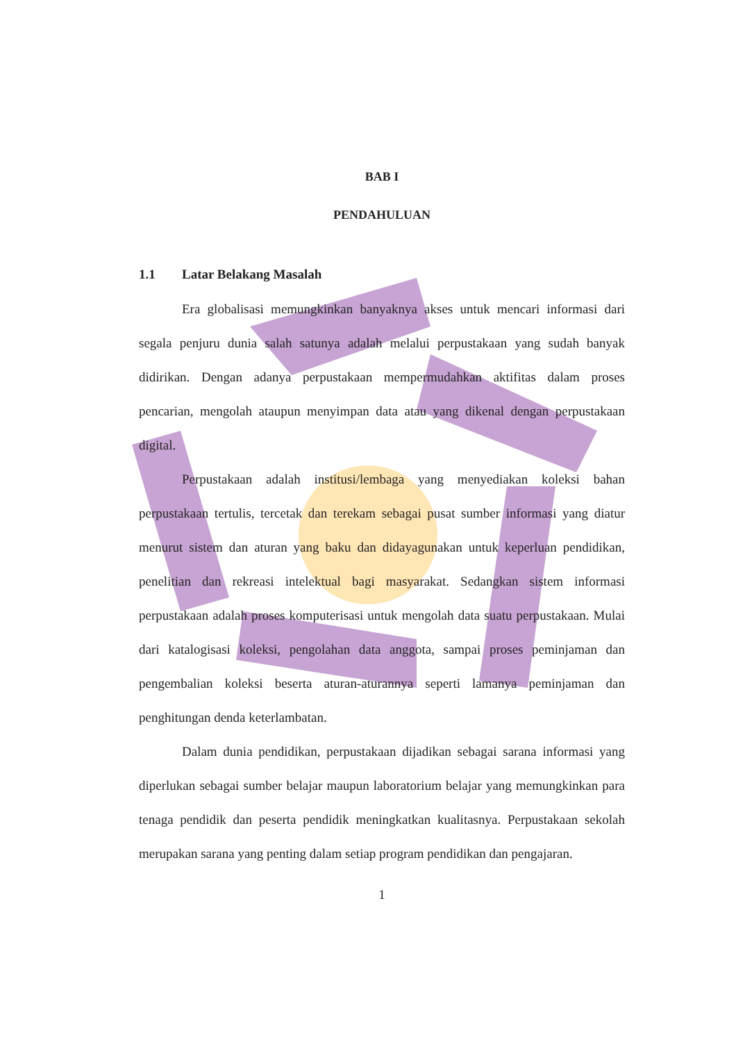BAB I
PENDAHULUAN
1.1 Latar Belakang Masalah
Era globalisasi memungkinkan banyaknya akses untuk mencari informasi dari segala penjuru dunia salah satunya adalah melalui perpustakaan yang sudah banyak didirikan. Dengan adanya perpustakaan mempermudahkan aktifitas dalam proses pencarian, mengolah ataupun menyimpan data atau yang dikenal dengan perpustakaan digital.
Perpustakaan adalah institusi/lembaga yang menyediakan koleksi bahan perpustakaan tertulis, tercetak dan terekam sebagai pusat sumber informasi yang diatur menurut sistem dan aturan yang baku dan didayagunakan untuk keperluan pendidikan, penelitian dan rekreasi intelektual bagi masyarakat. Sedangkan sistem informasi perpustakaan adalah proses komputerisasi untuk mengolah data suatu perpustakaan. Mulai dari katalogisasi koleksi, pengolahan data anggota, sampai proses peminjaman dan pengembalian koleksi beserta aturan-aturannya seperti lamanya peminjaman dan penghitungan denda keterlambatan.
Dalam dunia pendidikan, perpustakaan dijadikan sebagai sarana informasi yang diperlukan sebagai sumber belajar maupun laboratorium belajar yang memungkinkan para tenaga pendidik dan peserta pendidik meningkatkan kualitasnya. Perpustakaan sekolah merupakan sarana yang penting dalam setiap program pendidikan dan pengajaran.
1